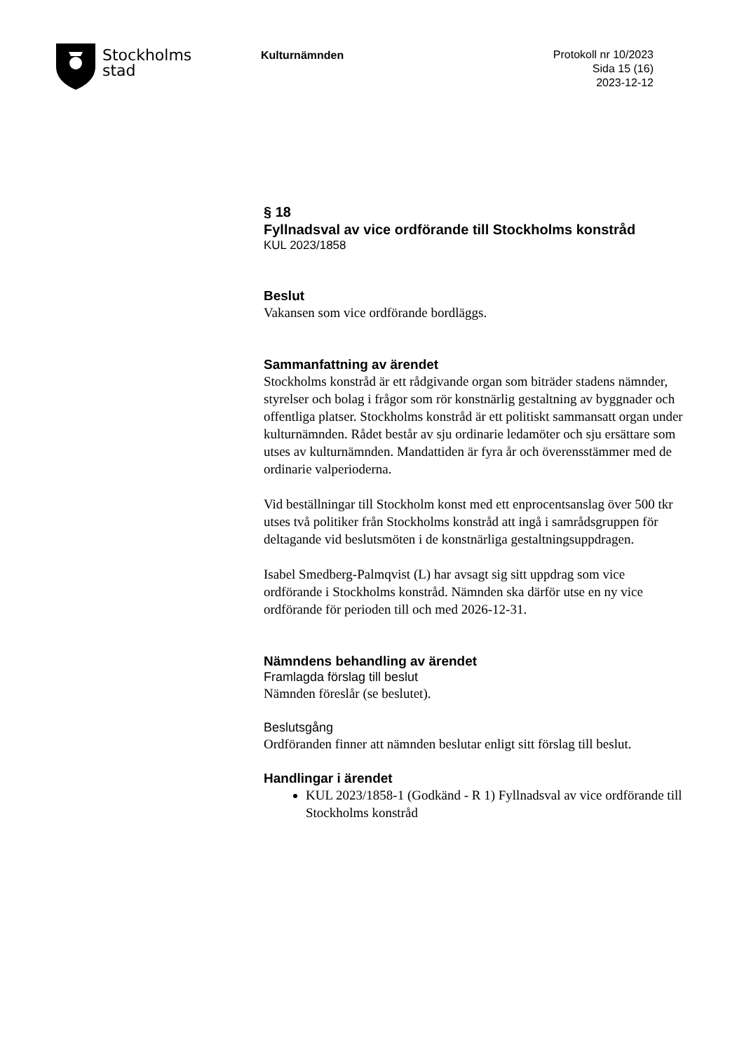Stockholms
stad
Kulturnämnden
Protokoll nr 10/2023
Sida 15 (16)
2023-12-12
§ 18
Fyllnadsval av vice ordförande till Stockholms konstråd
KUL 2023/1858
Beslut
Vakansen som vice ordförande bordläggs.
Sammanfattning av ärendet
Stockholms konstråd är ett rådgivande organ som biträder stadens nämnder, styrelser och bolag i frågor som rör konstnärlig gestaltning av byggnader och offentliga platser. Stockholms konstråd är ett politiskt sammansatt organ under kulturnämnden. Rådet består av sju ordinarie ledamöter och sju ersättare som utses av kulturnämnden. Mandattiden är fyra år och överensstämmer med de ordinarie valperioderna.
Vid beställningar till Stockholm konst med ett enprocentsanslag över 500 tkr utses två politiker från Stockholms konstråd att ingå i samrådsgruppen för deltagande vid beslutsmöten i de konstnärliga gestaltningsuppdragen.
Isabel Smedberg-Palmqvist (L) har avsagt sig sitt uppdrag som vice ordförande i Stockholms konstråd. Nämnden ska därför utse en ny vice ordförande för perioden till och med 2026-12-31.
Nämndens behandling av ärendet
Framlagda förslag till beslut
Nämnden föreslår (se beslutet).
Beslutsgång
Ordföranden finner att nämnden beslutar enligt sitt förslag till beslut.
Handlingar i ärendet
KUL 2023/1858-1 (Godkänd - R 1) Fyllnadsval av vice ordförande till Stockholms konstråd